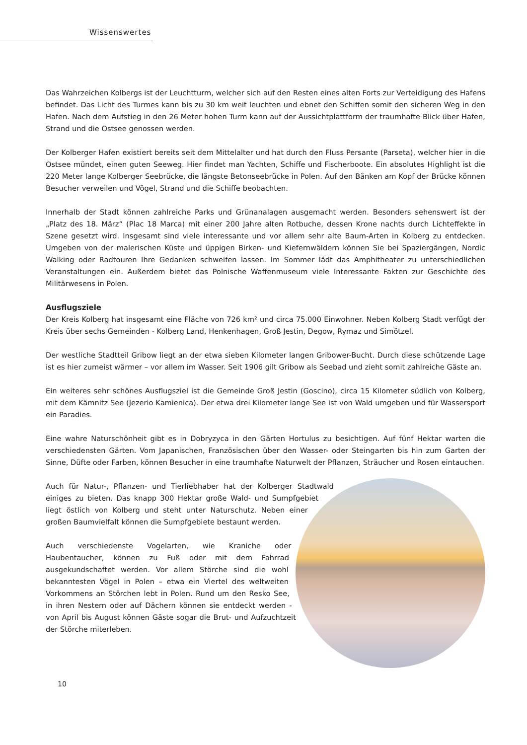Wissenswertes
Das Wahrzeichen Kolbergs ist der Leuchtturm, welcher sich auf den Resten eines alten Forts zur Verteidigung des Hafens befindet. Das Licht des Turmes kann bis zu 30 km weit leuchten und ebnet den Schiffen somit den sicheren Weg in den Hafen. Nach dem Aufstieg in den 26 Meter hohen Turm kann auf der Aussichtplattform der traumhafte Blick über Hafen, Strand und die Ostsee genossen werden.
Der Kolberger Hafen existiert bereits seit dem Mittelalter und hat durch den Fluss Persante (Parseta), welcher hier in die Ostsee mündet, einen guten Seeweg. Hier findet man Yachten, Schiffe und Fischerboote. Ein absolutes Highlight ist die 220 Meter lange Kolberger Seebrücke, die längste Betonseebrücke in Polen. Auf den Bänken am Kopf der Brücke können Besucher verweilen und Vögel, Strand und die Schiffe beobachten.
Innerhalb der Stadt können zahlreiche Parks und Grünanalagen ausgemacht werden. Besonders sehenswert ist der „Platz des 18. März“ (Plac 18 Marca) mit einer 200 Jahre alten Rotbuche, dessen Krone nachts durch Lichteffekte in Szene gesetzt wird. Insgesamt sind viele interessante und vor allem sehr alte Baum-Arten in Kolberg zu entdecken. Umgeben von der malerischen Küste und üppigen Birken- und Kiefernwäldern können Sie bei Spaziergängen, Nordic Walking oder Radtouren Ihre Gedanken schweifen lassen. Im Sommer lädt das Amphitheater zu unterschiedlichen Veranstaltungen ein. Außerdem bietet das Polnische Waffenmuseum viele Interessante Fakten zur Geschichte des Militärwesens in Polen.
Ausflugsziele
Der Kreis Kolberg hat insgesamt eine Fläche von 726 km² und circa 75.000 Einwohner. Neben Kolberg Stadt verfügt der Kreis über sechs Gemeinden - Kolberg Land, Henkenhagen, Groß Jestin, Degow, Rymaz und Simötzel.
Der westliche Stadtteil Gribow liegt an der etwa sieben Kilometer langen Gribower-Bucht. Durch diese schützende Lage ist es hier zumeist wärmer – vor allem im Wasser. Seit 1906 gilt Gribow als Seebad und zieht somit zahlreiche Gäste an.
Ein weiteres sehr schönes Ausflugsziel ist die Gemeinde Groß Jestin (Goscino), circa 15 Kilometer südlich von Kolberg, mit dem Kämnitz See (Jezerio Kamienica). Der etwa drei Kilometer lange See ist von Wald umgeben und für Wassersport ein Paradies.
Eine wahre Naturschönheit gibt es in Dobryzyca in den Gärten Hortulus zu besichtigen. Auf fünf Hektar warten die verschiedensten Gärten. Vom Japanischen, Französischen über den Wasser- oder Steingarten bis hin zum Garten der Sinne, Düfte oder Farben, können Besucher in eine traumhafte Naturwelt der Pflanzen, Sträucher und Rosen eintauchen.
Auch für Natur-, Pflanzen- und Tierliebhaber hat der Kolberger Stadtwald einiges zu bieten. Das knapp 300 Hektar große Wald- und Sumpfgebiet liegt östlich von Kolberg und steht unter Naturschutz. Neben einer großen Baumvielfalt können die Sumpfgebiete bestaunt werden.
Auch verschiedenste Vogelarten, wie Kraniche oder Haubentaucher, können zu Fuß oder mit dem Fahrrad ausgekundschaftet werden. Vor allem Störche sind die wohl bekanntesten Vögel in Polen – etwa ein Viertel des weltweiten Vorkommens an Störchen lebt in Polen. Rund um den Resko See, in ihren Nestern oder auf Dächern können sie entdeckt werden - von April bis August können Gäste sogar die Brut- und Aufzuchtzeit der Störche miterleben.
10